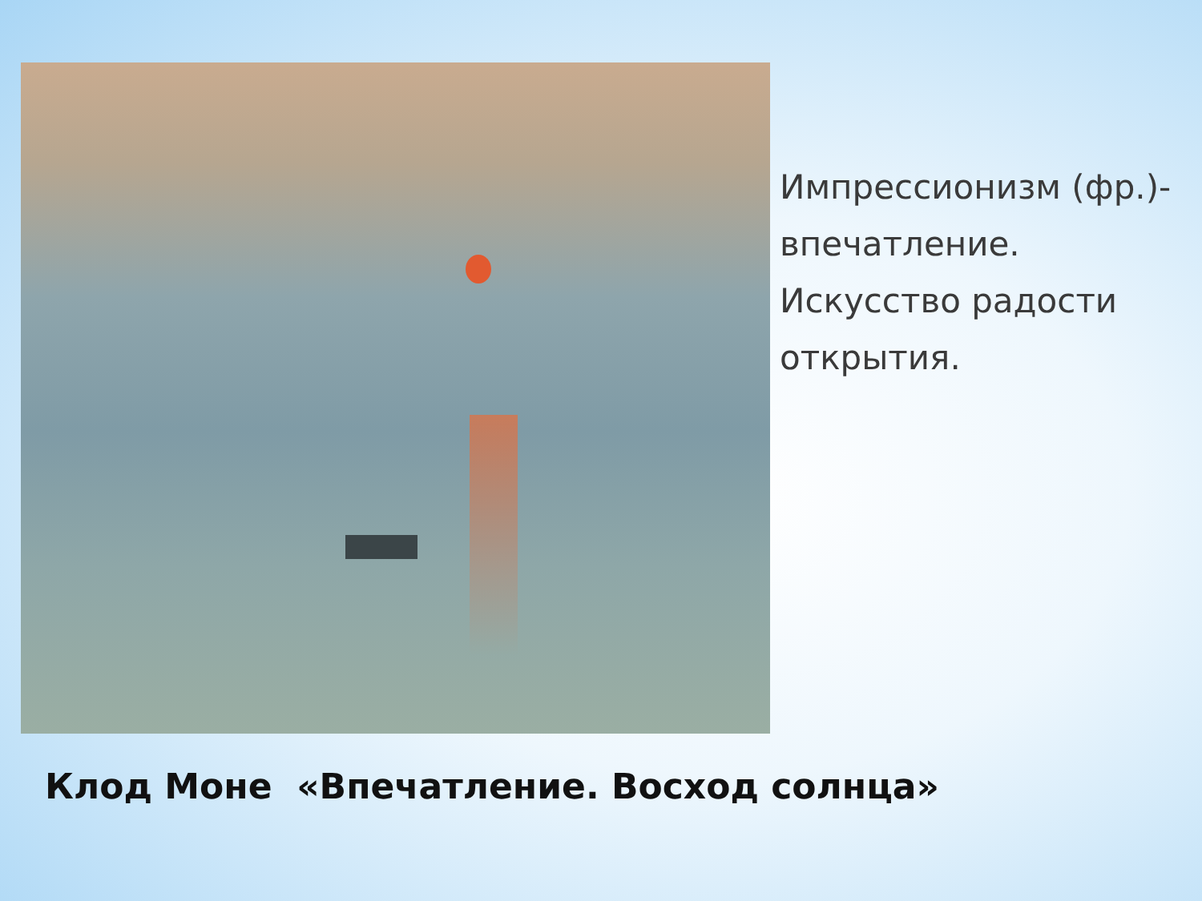Импрессионизм (фр.)-
впечатление.
Искусство радости
открытия.
Клод Моне «Впечатление. Восход солнца»